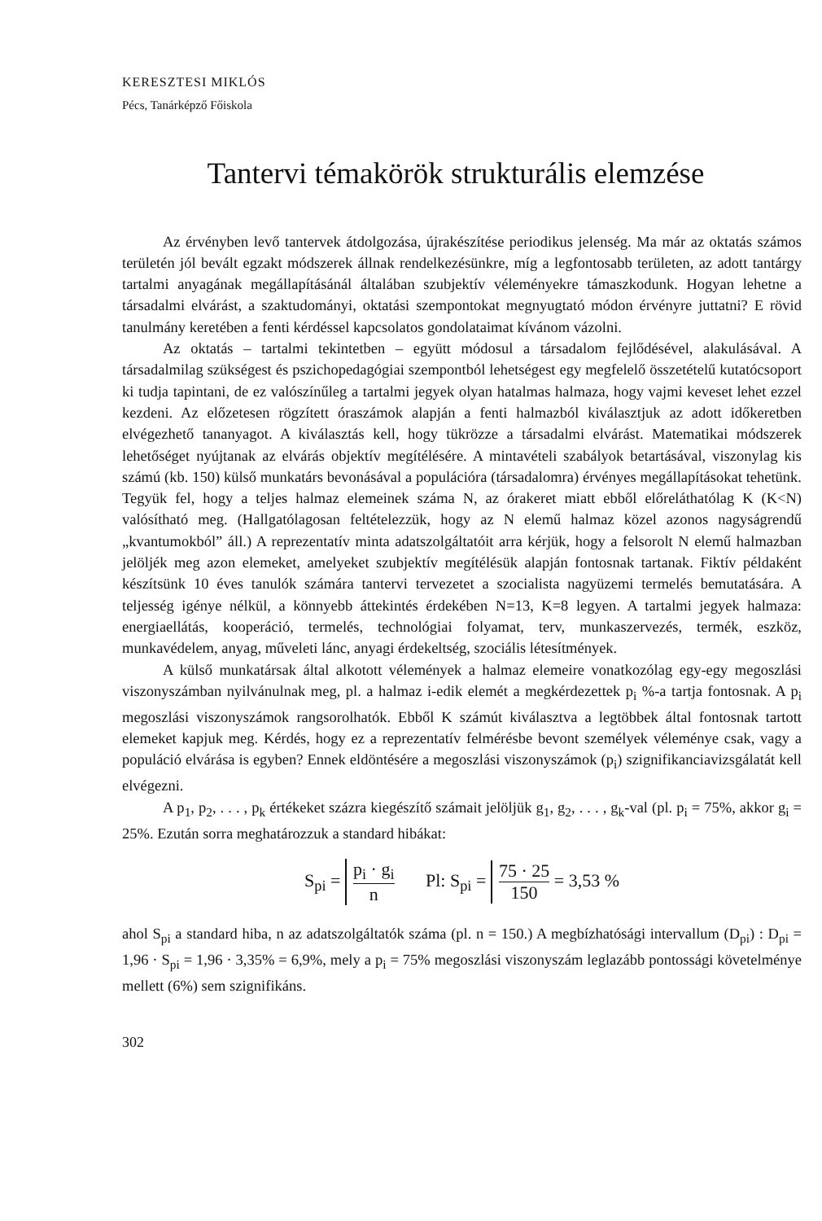KERESZTESI MIKLÓS
Pécs, Tanárképző Főiskola
Tantervi témakörök strukturális elemzése
Az érvényben levő tantervek átdolgozása, újrakészítése periodikus jelenség. Ma már az oktatás számos területén jól bevált egzakt módszerek állnak rendelkezésünkre, míg a legfontosabb területen, az adott tantárgy tartalmi anyagának megállapításánál általában szubjektív véleményekre támaszkodunk. Hogyan lehetne a társadalmi elvárást, a szaktudományi, oktatási szempontokat megnyugtató módon érvényre juttatni? E rövid tanulmány keretében a fenti kérdéssel kapcsolatos gondolataimat kívánom vázolni.
Az oktatás – tartalmi tekintetben – együtt módosul a társadalom fejlődésével, alakulásával. A társadalmilag szükségest és pszichopedagógiai szempontból lehetségest egy megfelelő összetételű kutatócsoport ki tudja tapintani, de ez valószínűleg a tartalmi jegyek olyan hatalmas halmaza, hogy vajmi keveset lehet ezzel kezdeni. Az előzetesen rögzített óraszámok alapján a fenti halmazból kiválasztjuk az adott időkeretben elvégezhető tananyagot. A kiválasztás kell, hogy tükrözze a társadalmi elvárást. Matematikai módszerek lehetőséget nyújtanak az elvárás objektív megítélésére. A mintavételi szabályok betartásával, viszonylag kis számú (kb. 150) külső munkatárs bevonásával a populációra (társadalomra) érvényes megállapításokat tehetünk. Tegyük fel, hogy a teljes halmaz elemeinek száma N, az órakeret miatt ebből előreláthatólag K (K<N) valósítható meg. (Hallgatólagosan feltételezzük, hogy az N elemű halmaz közel azonos nagyságrendű „kvantumokból” áll.) A reprezentatív minta adatszolgáltatóit arra kérjük, hogy a felsorolt N elemű halmazban jelöljék meg azon elemeket, amelyeket szubjektív megítélésük alapján fontosnak tartanak. Fiktív példaként készítsünk 10 éves tanulók számára tantervi tervezetet a szocialista nagyüzemi termelés bemutatására. A teljesség igénye nélkül, a könnyebb áttekintés érdekében N=13, K=8 legyen. A tartalmi jegyek halmaza: energiaellátás, kooperáció, termelés, technológiai folyamat, terv, munkaszervezés, termék, eszköz, munkavédelem, anyag, műveleti lánc, anyagi érdekeltség, szociális létesítmények.
A külső munkatársak által alkotott vélemények a halmaz elemeire vonatkozólag egy-egy megoszlási viszonyszámban nyilvánulnak meg, pl. a halmaz i-edik elemét a megkérdezettek p<sub>i</sub> %-a tartja fontosnak. A p<sub>i</sub> megoszlási viszonyszámok rangsorolhatók. Ebből K számút kiválasztva a legtöbbek által fontosnak tartott elemeket kapjuk meg. Kérdés, hogy ez a reprezentatív felmérésbe bevont személyek véleménye csak, vagy a populáció elvárása is egyben? Ennek eldöntésére a megoszlási viszonyszámok (p<sub>i</sub>) szignifikanciavizsgálatát kell elvégezni.
A p<sub>1</sub>, p<sub>2</sub>, . . . , p<sub>k</sub> értékeket százra kiegészítő számait jelöljük g<sub>1</sub>, g<sub>2</sub>, . . . , g<sub>k</sub>-val (pl. p<sub>i</sub> = 75%, akkor g<sub>i</sub> = 25%. Ezután sorra meghatározzuk a standard hibákat:
S<sub>pi</sub> = p<sub>i</sub> · g<sub>i</sub> n Pl: S<sub>pi</sub> = 75 · 25 150 = 3,53 %
ahol S<sub>pi</sub> a standard hiba, n az adatszolgáltatók száma (pl. n = 150.) A megbízhatósági intervallum (D<sub>pi</sub>) : D<sub>pi</sub> = 1,96 · S<sub>pi</sub> = 1,96 · 3,35% = 6,9%, mely a p<sub>i</sub> = 75% megoszlási viszonyszám leglazább pontossági követelménye mellett (6%) sem szignifikáns.
302